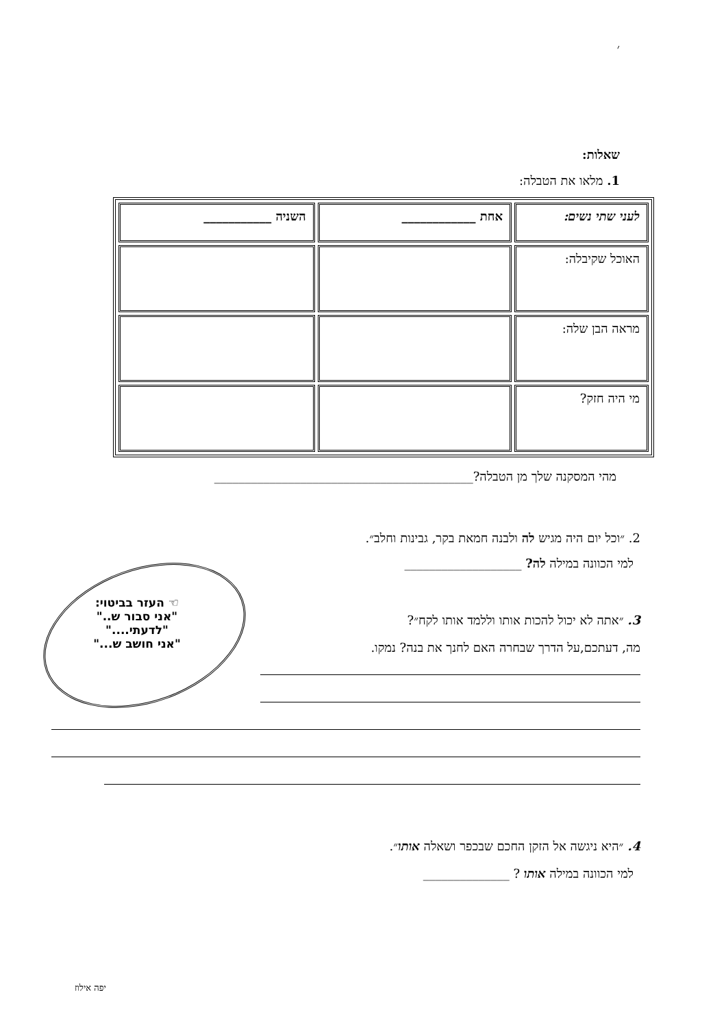׳
שאלות:
1. מלאו את הטבלה:
| לעני שתי נשים: | אחת ____________ | השניה ___________ |
| האוכל שקיבלה: | | |
| מראה הבן שלה: | | |
| מי היה חזק? | | |
מהי המסקנה שלך מן הטבלה?__________________________________________
2. ״וכל יום היה מגיש לה ולבנה חמאת בקר, גבינות וחלב״.
למי הכוונה במילה לה? ___________________
☜ העזר בביטוי:
"אני סבור ש.."
"לדעתי...."
"אני חושב ש..."
3. ״אתה לא יכול להכות אותו וללמד אותו לקח״?
מה, דעתכם,על הדרך שבחרה האם לחנך את בנה? נמקו.
4. ״היא ניגשה אל הזקן החכם שבכפר ושאלה אותו״.
למי הכוונה במילה אותו ? ______________
יפה אילוז